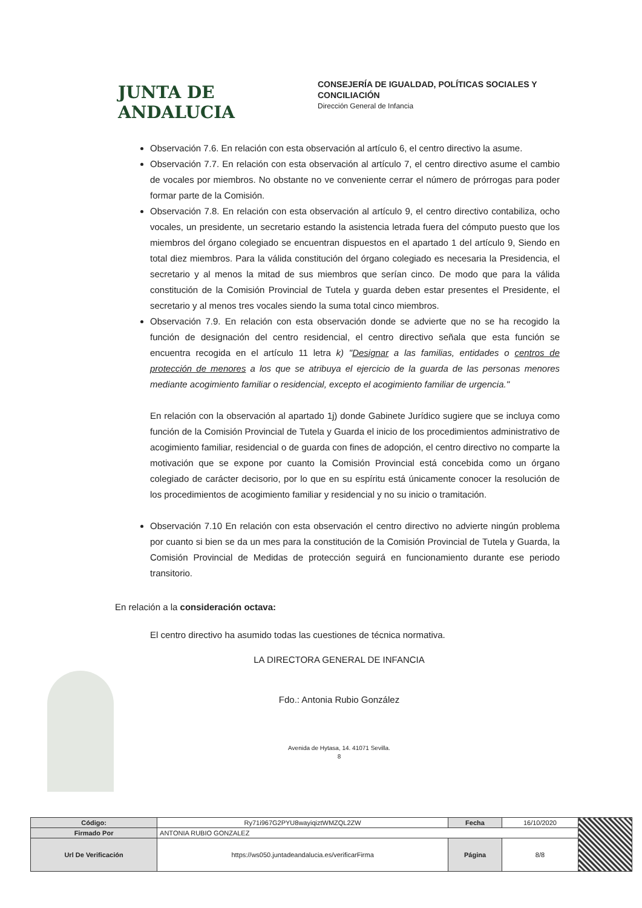JUNTA DE ANDALUCIA
CONSEJERÍA DE IGUALDAD, POLÍTICAS SOCIALES Y
CONCILIACIÓN
Dirección General de Infancia
Observación 7.6. En relación con esta observación al artículo 6, el centro directivo la asume.
Observación 7.7. En relación con esta observación al artículo 7, el centro directivo asume el cambio de vocales por miembros. No obstante no ve conveniente cerrar el número de prórrogas para poder formar parte de la Comisión.
Observación 7.8. En relación con esta observación al artículo 9, el centro directivo contabiliza, ocho vocales, un presidente, un secretario estando la asistencia letrada fuera del cómputo puesto que los miembros del órgano colegiado se encuentran dispuestos en el apartado 1 del artículo 9, Siendo en total diez miembros. Para la válida constitución del órgano colegiado es necesaria la Presidencia, el secretario y al menos la mitad de sus miembros que serían cinco. De modo que para la válida constitución de la Comisión Provincial de Tutela y guarda deben estar presentes el Presidente, el secretario y al menos tres vocales siendo la suma total cinco miembros.
Observación 7.9. En relación con esta observación donde se advierte que no se ha recogido la función de designación del centro residencial, el centro directivo señala que esta función se encuentra recogida en el artículo 11 letra k) "Designar a las familias, entidades o centros de protección de menores a los que se atribuya el ejercicio de la guarda de las personas menores mediante acogimiento familiar o residencial, excepto el acogimiento familiar de urgencia."
En relación con la observación al apartado 1j) donde Gabinete Jurídico sugiere que se incluya como función de la Comisión Provincial de Tutela y Guarda el inicio de los procedimientos administrativo de acogimiento familiar, residencial o de guarda con fines de adopción, el centro directivo no comparte la motivación que se expone por cuanto la Comisión Provincial está concebida como un órgano colegiado de carácter decisorio, por lo que en su espíritu está únicamente conocer la resolución de los procedimientos de acogimiento familiar y residencial y no su inicio o tramitación.
Observación 7.10 En relación con esta observación el centro directivo no advierte ningún problema por cuanto si bien se da un mes para la constitución de la Comisión Provincial de Tutela y Guarda, la Comisión Provincial de Medidas de protección seguirá en funcionamiento durante ese periodo transitorio.
En relación a la consideración octava:
El centro directivo ha asumido todas las cuestiones de técnica normativa.
LA DIRECTORA GENERAL DE INFANCIA
Fdo.: Antonia Rubio González
Avenida de Hytasa, 14. 41071 Sevilla.
8
| Código: | Ry71i967G2PYU8wayiqiztWMZQL2ZW | Fecha | 16/10/2020 | |
| Firmado Por | ANTONIA RUBIO GONZALEZ | | | |
| Url De Verificación | https://ws050.juntadeandalucia.es/verificarFirma | Página | 8/8 | |